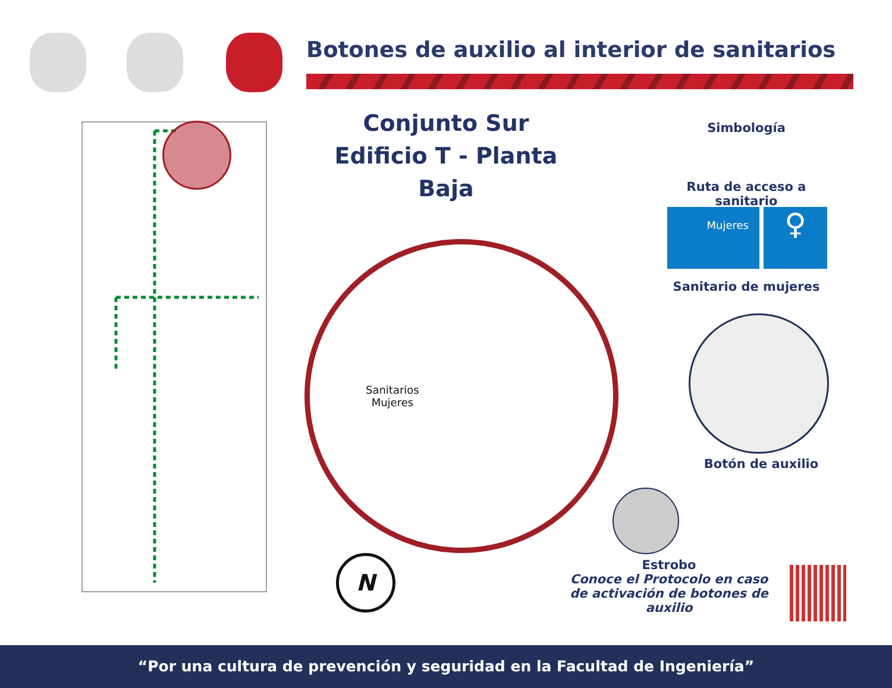Botones de auxilio al interior de sanitarios
Conjunto Sur
Edificio T - Planta Baja
Sanitarios
Mujeres
Simbología
Ruta de acceso a sanitario
Mujeres ♀
Sanitario de mujeres
Botón de auxilio
Estrobo
Conoce el Protocolo en caso
de activación de botones de auxilio
N
“Por una cultura de prevención y seguridad en la Facultad de Ingeniería”